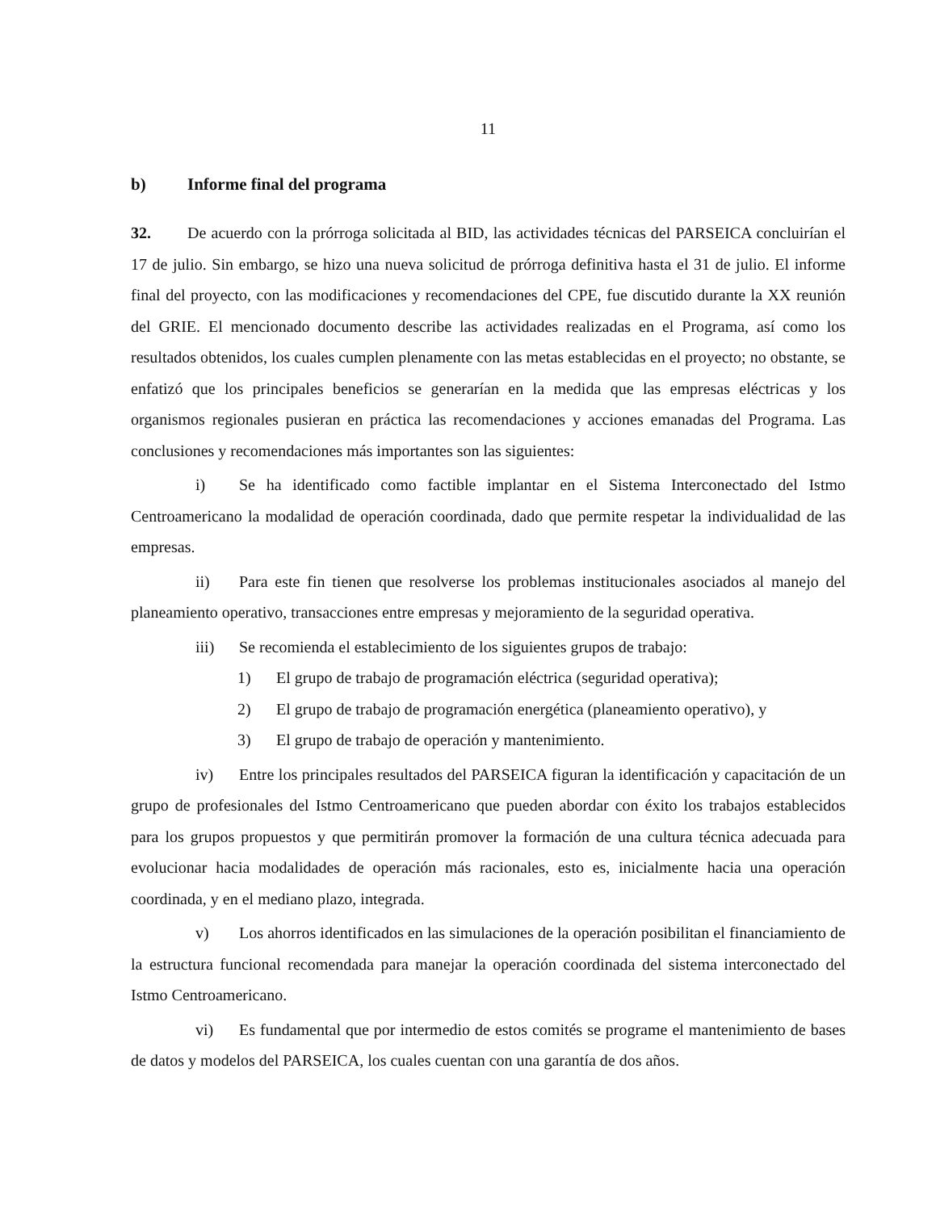11
b) Informe final del programa
32. De acuerdo con la prórroga solicitada al BID, las actividades técnicas del PARSEICA concluirían el 17 de julio. Sin embargo, se hizo una nueva solicitud de prórroga definitiva hasta el 31 de julio. El informe final del proyecto, con las modificaciones y recomendaciones del CPE, fue discutido durante la XX reunión del GRIE. El mencionado documento describe las actividades realizadas en el Programa, así como los resultados obtenidos, los cuales cumplen plenamente con las metas establecidas en el proyecto; no obstante, se enfatizó que los principales beneficios se generarían en la medida que las empresas eléctricas y los organismos regionales pusieran en práctica las recomendaciones y acciones emanadas del Programa. Las conclusiones y recomendaciones más importantes son las siguientes:
i) Se ha identificado como factible implantar en el Sistema Interconectado del Istmo Centroamericano la modalidad de operación coordinada, dado que permite respetar la individualidad de las empresas.
ii) Para este fin tienen que resolverse los problemas institucionales asociados al manejo del planeamiento operativo, transacciones entre empresas y mejoramiento de la seguridad operativa.
iii) Se recomienda el establecimiento de los siguientes grupos de trabajo:
1) El grupo de trabajo de programación eléctrica (seguridad operativa);
2) El grupo de trabajo de programación energética (planeamiento operativo), y
3) El grupo de trabajo de operación y mantenimiento.
iv) Entre los principales resultados del PARSEICA figuran la identificación y capacitación de un grupo de profesionales del Istmo Centroamericano que pueden abordar con éxito los trabajos establecidos para los grupos propuestos y que permitirán promover la formación de una cultura técnica adecuada para evolucionar hacia modalidades de operación más racionales, esto es, inicialmente hacia una operación coordinada, y en el mediano plazo, integrada.
v) Los ahorros identificados en las simulaciones de la operación posibilitan el financiamiento de la estructura funcional recomendada para manejar la operación coordinada del sistema interconectado del Istmo Centroamericano.
vi) Es fundamental que por intermedio de estos comités se programe el mantenimiento de bases de datos y modelos del PARSEICA, los cuales cuentan con una garantía de dos años.